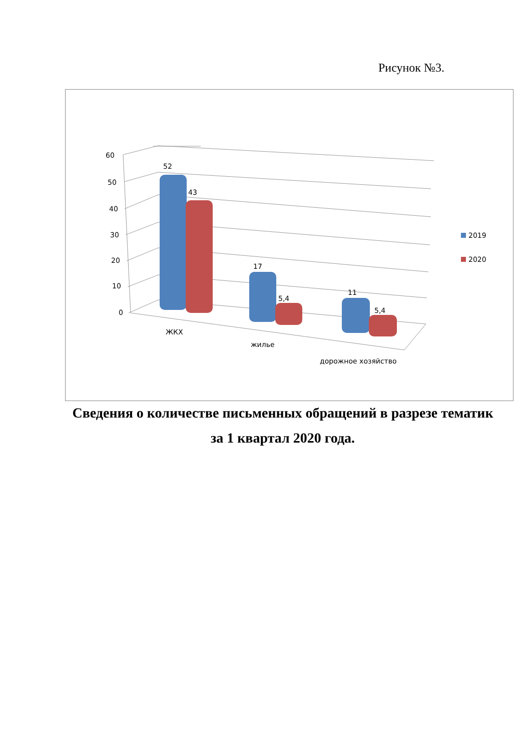Рисунок №3.
60
50
40
30
20
10
0
52
43
17
5,4
11
5,4
ЖКХ
жилье
дорожное хозяйство
2019
2020
Сведения о количестве письменных обращений в разрезе тематик
за 1 квартал 2020 года.